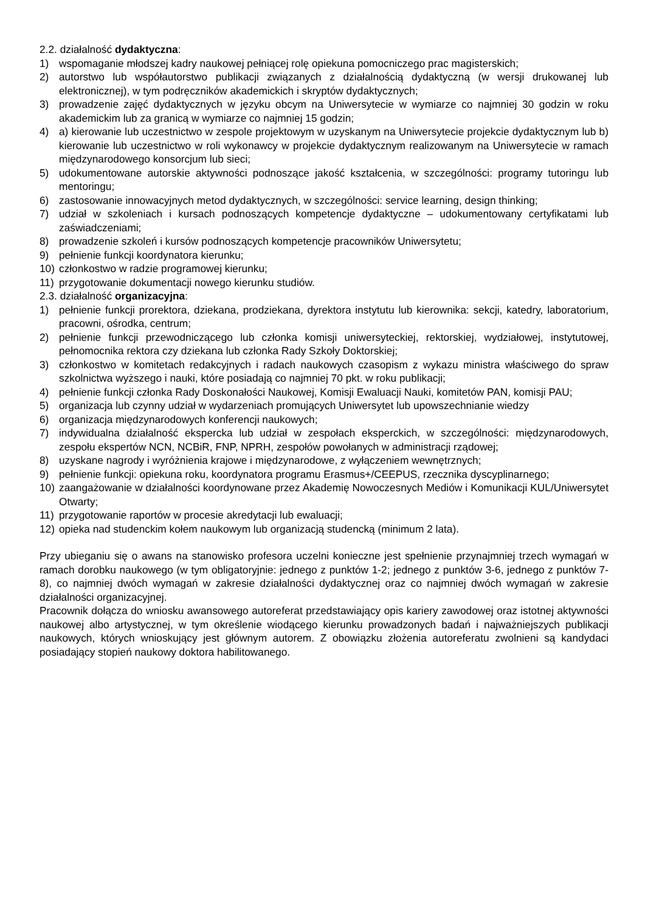2.2. działalność dydaktyczna:
1) wspomaganie młodszej kadry naukowej pełniącej rolę opiekuna pomocniczego prac magisterskich;
2) autorstwo lub współautorstwo publikacji związanych z działalnością dydaktyczną (w wersji drukowanej lub elektronicznej), w tym podręczników akademickich i skryptów dydaktycznych;
3) prowadzenie zajęć dydaktycznych w języku obcym na Uniwersytecie w wymiarze co najmniej 30 godzin w roku akademickim lub za granicą w wymiarze co najmniej 15 godzin;
4) a) kierowanie lub uczestnictwo w zespole projektowym w uzyskanym na Uniwersytecie projekcie dydaktycznym lub b) kierowanie lub uczestnictwo w roli wykonawcy w projekcie dydaktycznym realizowanym na Uniwersytecie w ramach międzynarodowego konsorcjum lub sieci;
5) udokumentowane autorskie aktywności podnoszące jakość kształcenia, w szczególności: programy tutoringu lub mentoringu;
6) zastosowanie innowacyjnych metod dydaktycznych, w szczególności: service learning, design thinking;
7) udział w szkoleniach i kursach podnoszących kompetencje dydaktyczne – udokumentowany certyfikatami lub zaświadczeniami;
8) prowadzenie szkoleń i kursów podnoszących kompetencje pracowników Uniwersytetu;
9) pełnienie funkcji koordynatora kierunku;
10) członkostwo w radzie programowej kierunku;
11) przygotowanie dokumentacji nowego kierunku studiów.
2.3. działalność organizacyjna:
1) pełnienie funkcji prorektora, dziekana, prodziekana, dyrektora instytutu lub kierownika: sekcji, katedry, laboratorium, pracowni, ośrodka, centrum;
2) pełnienie funkcji przewodniczącego lub członka komisji uniwersyteckiej, rektorskiej, wydziałowej, instytutowej, pełnomocnika rektora czy dziekana lub członka Rady Szkoły Doktorskiej;
3) członkostwo w komitetach redakcyjnych i radach naukowych czasopism z wykazu ministra właściwego do spraw szkolnictwa wyższego i nauki, które posiadają co najmniej 70 pkt. w roku publikacji;
4) pełnienie funkcji członka Rady Doskonałości Naukowej, Komisji Ewaluacji Nauki, komitetów PAN, komisji PAU;
5) organizacja lub czynny udział w wydarzeniach promujących Uniwersytet lub upowszechnianie wiedzy
6) organizacja międzynarodowych konferencji naukowych;
7) indywidualna działalność ekspercka lub udział w zespołach eksperckich, w szczególności: międzynarodowych, zespołu ekspertów NCN, NCBiR, FNP, NPRH, zespołów powołanych w administracji rządowej;
8) uzyskane nagrody i wyróżnienia krajowe i międzynarodowe, z wyłączeniem wewnętrznych;
9) pełnienie funkcji: opiekuna roku, koordynatora programu Erasmus+/CEEPUS, rzecznika dyscyplinarnego;
10) zaangażowanie w działalności koordynowane przez Akademię Nowoczesnych Mediów i Komunikacji KUL/Uniwersytet Otwarty;
11) przygotowanie raportów w procesie akredytacji lub ewaluacji;
12) opieka nad studenckim kołem naukowym lub organizacją studencką (minimum 2 lata).
Przy ubieganiu się o awans na stanowisko profesora uczelni konieczne jest spełnienie przynajmniej trzech wymagań w ramach dorobku naukowego (w tym obligatoryjnie: jednego z punktów 1-2; jednego z punktów 3-6, jednego z punktów 7-8), co najmniej dwóch wymagań w zakresie działalności dydaktycznej oraz co najmniej dwóch wymagań w zakresie działalności organizacyjnej.
Pracownik dołącza do wniosku awansowego autoreferat przedstawiający opis kariery zawodowej oraz istotnej aktywności naukowej albo artystycznej, w tym określenie wiodącego kierunku prowadzonych badań i najważniejszych publikacji naukowych, których wnioskujący jest głównym autorem. Z obowiązku złożenia autoreferatu zwolnieni są kandydaci posiadający stopień naukowy doktora habilitowanego.